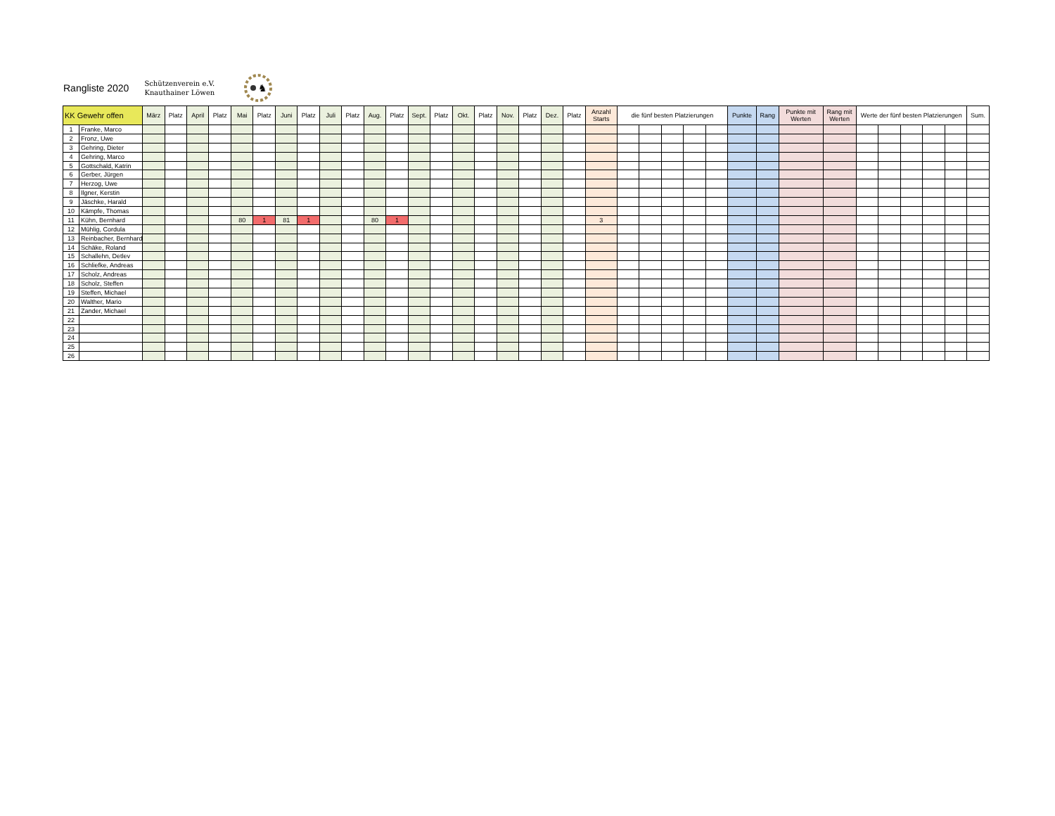Rangliste 2020 Schützenverein e.V.
Knauthainer Löwen
♞
| KK Gewehr offen | | März | Platz | April | Platz | Mai | Platz | Juni | Platz | Juli | Platz | Aug. | Platz | Sept. | Platz | Okt. | Platz | Nov. | Platz | Dez. | Platz | Anzahl Starts | die fünf besten Platzierungen | | | | | Punkte | Rang | Punkte mit Werten | Rang mit Werten | Werte der fünf besten Platzierungen | | | | | Sum. |
| --- | --- | --- | --- | --- | --- | --- | --- | --- | --- | --- | --- | --- | --- | --- | --- | --- | --- | --- | --- | --- | --- | --- | --- | --- | --- | --- | --- | --- | --- | --- | --- | --- | --- | --- | --- | --- | --- |
| 1 | Franke, Marco | | | | | | | | | | | | | | | | | | | | | | | | | | | | | | | | | | | | |
| 2 | Fronz, Uwe | | | | | | | | | | | | | | | | | | | | | | | | | | | | | | | | | | | | |
| 3 | Gehring, Dieter | | | | | | | | | | | | | | | | | | | | | | | | | | | | | | | | | | | | |
| 4 | Gehring, Marco | | | | | | | | | | | | | | | | | | | | | | | | | | | | | | | | | | | | |
| 5 | Gottschald, Katrin | | | | | | | | | | | | | | | | | | | | | | | | | | | | | | | | | | | | |
| 6 | Gerber, Jürgen | | | | | | | | | | | | | | | | | | | | | | | | | | | | | | | | | | | | |
| 7 | Herzog, Uwe | | | | | | | | | | | | | | | | | | | | | | | | | | | | | | | | | | | | |
| 8 | Ilgner, Kerstin | | | | | | | | | | | | | | | | | | | | | | | | | | | | | | | | | | | | |
| 9 | Jäschke, Harald | | | | | | | | | | | | | | | | | | | | | | | | | | | | | | | | | | | | |
| 10 | Kämpfe, Thomas | | | | | | | | | | | | | | | | | | | | | | | | | | | | | | | | | | | | |
| 11 | Kühn, Bernhard | | | | | 80 | 1 | 81 | 1 | | | 80 | 1 | | | | | | | | | 3 | | | | | | | | | | | | | | | |
| 12 | Mühlig, Cordula | | | | | | | | | | | | | | | | | | | | | | | | | | | | | | | | | | | | |
| 13 | Reinbacher, Bernhard | | | | | | | | | | | | | | | | | | | | | | | | | | | | | | | | | | | | |
| 14 | Schäke, Roland | | | | | | | | | | | | | | | | | | | | | | | | | | | | | | | | | | | | |
| 15 | Schallehn, Detlev | | | | | | | | | | | | | | | | | | | | | | | | | | | | | | | | | | | | |
| 16 | Schliefke, Andreas | | | | | | | | | | | | | | | | | | | | | | | | | | | | | | | | | | | | |
| 17 | Scholz, Andreas | | | | | | | | | | | | | | | | | | | | | | | | | | | | | | | | | | | | |
| 18 | Scholz, Steffen | | | | | | | | | | | | | | | | | | | | | | | | | | | | | | | | | | | | |
| 19 | Steffen, Michael | | | | | | | | | | | | | | | | | | | | | | | | | | | | | | | | | | | | |
| 20 | Walther, Mario | | | | | | | | | | | | | | | | | | | | | | | | | | | | | | | | | | | | |
| 21 | Zander, Michael | | | | | | | | | | | | | | | | | | | | | | | | | | | | | | | | | | | | |
| 22 | | | | | | | | | | | | | | | | | | | | | | | | | | | | | | | | | | | | | |
| 23 | | | | | | | | | | | | | | | | | | | | | | | | | | | | | | | | | | | | | |
| 24 | | | | | | | | | | | | | | | | | | | | | | | | | | | | | | | | | | | | | |
| 25 | | | | | | | | | | | | | | | | | | | | | | | | | | | | | | | | | | | | | |
| 26 | | | | | | | | | | | | | | | | | | | | | | | | | | | | | | | | | | | | | |